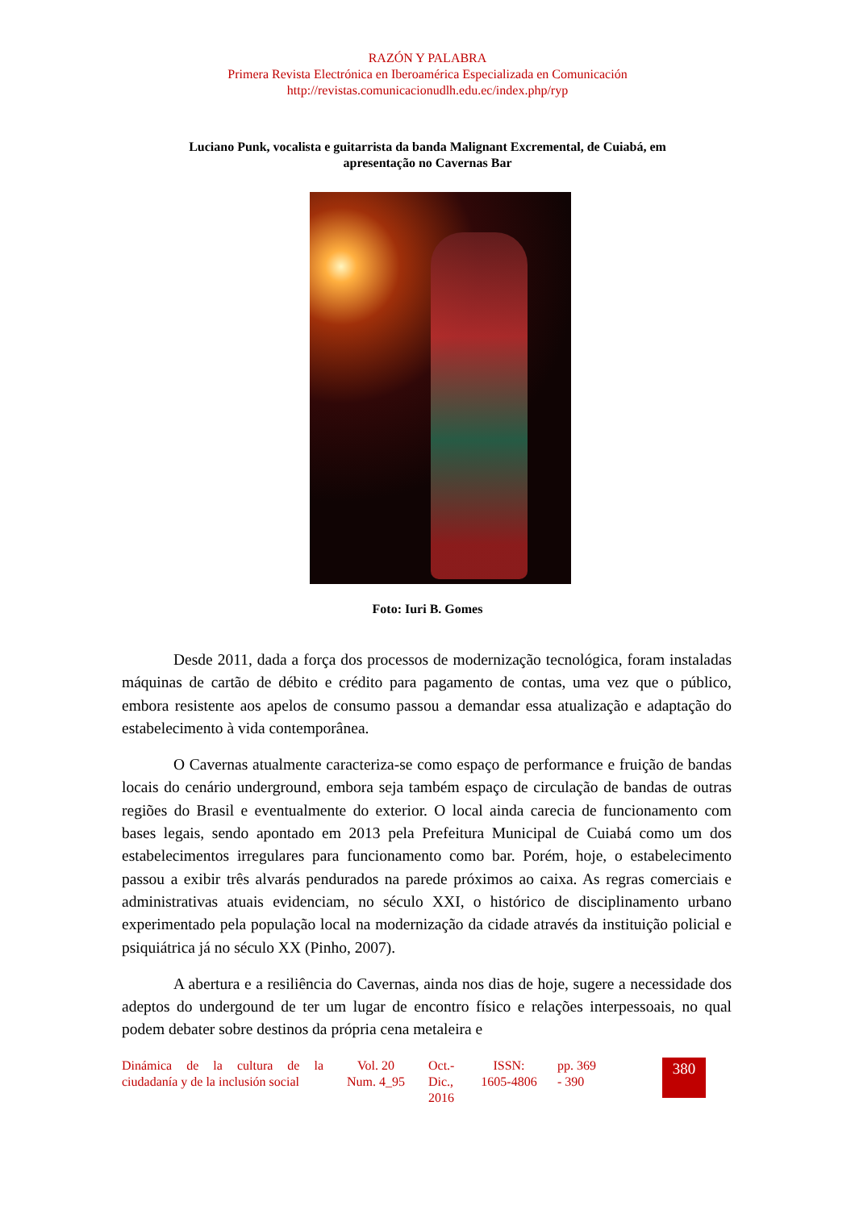RAZÓN Y PALABRA
Primera Revista Electrónica en Iberoamérica Especializada en Comunicación
http://revistas.comunicacionudlh.edu.ec/index.php/ryp
Luciano Punk, vocalista e guitarrista da banda Malignant Excremental, de Cuiabá, em apresentação no Cavernas Bar
Foto: Iuri B. Gomes
Desde 2011, dada a força dos processos de modernização tecnológica, foram instaladas máquinas de cartão de débito e crédito para pagamento de contas, uma vez que o público, embora resistente aos apelos de consumo passou a demandar essa atualização e adaptação do estabelecimento à vida contemporânea.
O Cavernas atualmente caracteriza-se como espaço de performance e fruição de bandas locais do cenário underground, embora seja também espaço de circulação de bandas de outras regiões do Brasil e eventualmente do exterior. O local ainda carecia de funcionamento com bases legais, sendo apontado em 2013 pela Prefeitura Municipal de Cuiabá como um dos estabelecimentos irregulares para funcionamento como bar. Porém, hoje, o estabelecimento passou a exibir três alvarás pendurados na parede próximos ao caixa. As regras comerciais e administrativas atuais evidenciam, no século XXI, o histórico de disciplinamento urbano experimentado pela população local na modernização da cidade através da instituição policial e psiquiátrica já no século XX (Pinho, 2007).
A abertura e a resiliência do Cavernas, ainda nos dias de hoje, sugere a necessidade dos adeptos do undergound de ter um lugar de encontro físico e relações interpessoais, no qual podem debater sobre destinos da própria cena metaleira e
Dinámica de la cultura de la ciudadanía y de la inclusión social
Vol. 20
Num. 4_95
Oct.-
Dic.,
2016
ISSN:
1605-4806
pp. 369
- 390
380